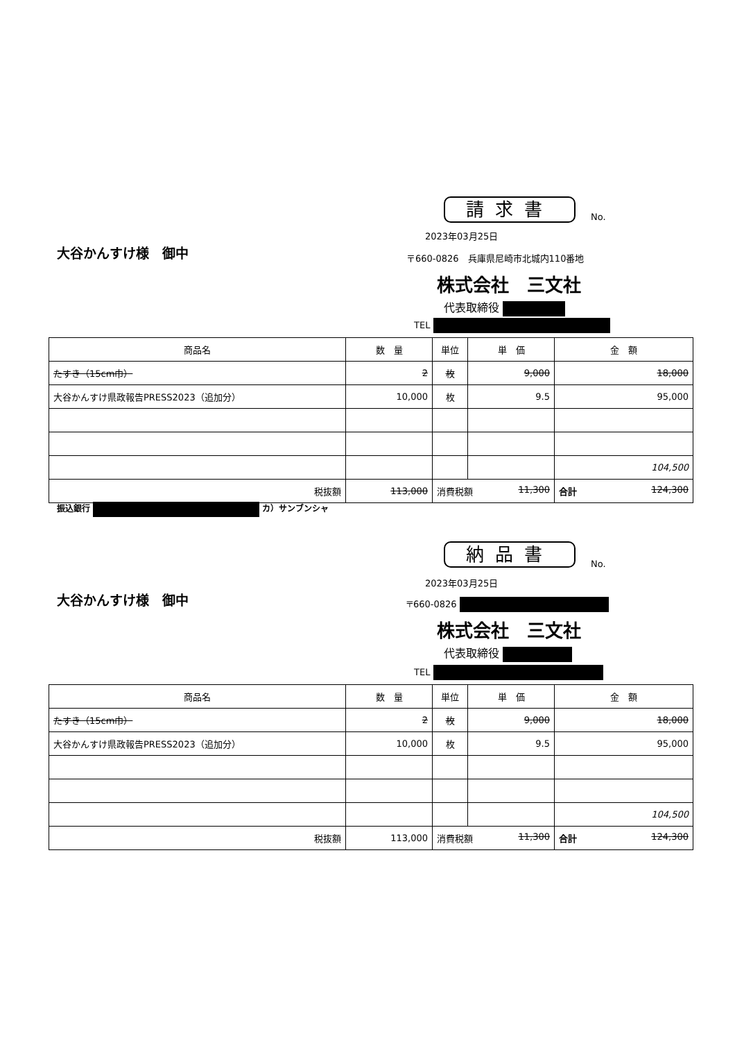請求書 No.
2023年03月25日
大谷かんすけ様　御中
〒660-0826　兵庫県尼崎市北城内110番地
株式会社　三文社
代表取締役
TEL
| 商品名 | 数 量 | 単位 | 単 価 | 金 額 |
| --- | --- | --- | --- | --- |
| たすき（15cm巾） | 2 | 枚 | 9,000 | 18,000 |
| 大谷かんすけ県政報告PRESS2023（追加分） | 10,000 | 枚 | 9.5 | 95,000 |
| | | | | 104,500 |
| 税抜額 | 113,000 | 消費税額 11,300 | | 合計 124,300 |
振込銀行 カ）サンブンシャ
納品書
No.
2023年03月25日
大谷かんすけ様　御中 〒660-0826
株式会社　三文社
代表取締役
TEL
| 商品名 | 数 量 | 単位 | 単 価 | 金 額 |
| --- | --- | --- | --- | --- |
| たすき（15cm巾） | 2 | 枚 | 9,000 | 18,000 |
| 大谷かんすけ県政報告PRESS2023（追加分） | 10,000 | 枚 | 9.5 | 95,000 |
| | | | | 104,500 |
| 税抜額 | 113,000 | 消費税額 11,300 | | 合計 124,300 |